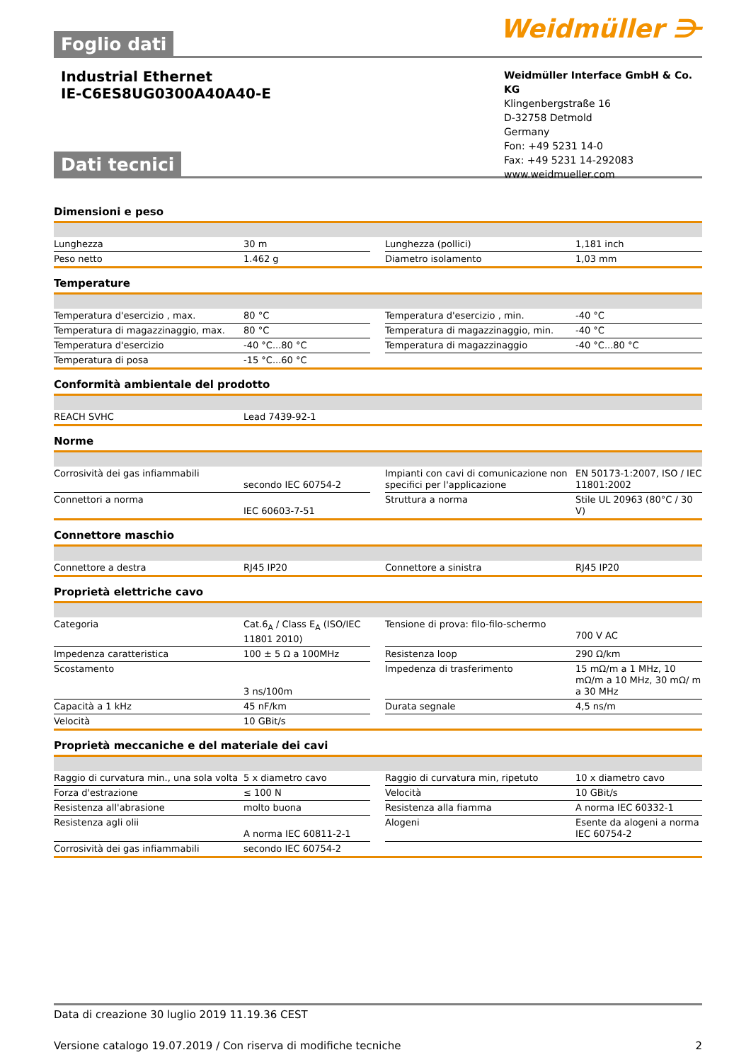Foglio dati Weidmüller ⋺
Industrial Ethernet
IE-C6ES8UG0300A40A40-E
Weidmüller Interface GmbH & Co. KG
Klingenbergstraße 16
D-32758 Detmold
Germany
Fon: +49 5231 14-0
Fax: +49 5231 14-292083
www.weidmueller.com
Dati tecnici
Dimensioni e peso
| Lunghezza | 30 m | | Lunghezza (pollici) | 1,181 inch |
| Peso netto | 1.462 g | | Diametro isolamento | 1,03 mm |
Temperature
| Temperatura d'esercizio , max. | 80 °C | | Temperatura d'esercizio , min. | -40 °C |
| Temperatura di magazzinaggio, max. | 80 °C | | Temperatura di magazzinaggio, min. | -40 °C |
| Temperatura d'esercizio | -40 °C...80 °C | | Temperatura di magazzinaggio | -40 °C...80 °C |
| Temperatura di posa | -15 °C...60 °C | | | |
Conformità ambientale del prodotto
| REACH SVHC | Lead 7439-92-1 |
Norme
| Corrosività dei gas infiammabili | secondo IEC 60754-2 | | Impianti con cavi di comunicazione non specifici per l'applicazione | EN 50173-1:2007, ISO / IEC 11801:2002 |
| Connettori a norma | IEC 60603-7-51 | | Struttura a norma | Stile UL 20963 (80°C / 30 V) |
Connettore maschio
| Connettore a destra | RJ45 IP20 | | Connettore a sinistra | RJ45 IP20 |
Proprietà elettriche cavo
| Categoria | Cat.6<sub>A</sub> / Class E<sub>A</sub> (ISO/IEC 11801 2010) | | Tensione di prova: filo-filo-schermo | 700 V AC |
| Impedenza caratteristica | 100 ± 5 Ω a 100MHz | | Resistenza loop | 290 Ω/km |
| Scostamento | 3 ns/100m | | Impedenza di trasferimento | 15 mΩ/m a 1 MHz, 10 mΩ/m a 10 MHz, 30 mΩ/ m a 30 MHz |
| Capacità a 1 kHz | 45 nF/km | | Durata segnale | 4,5 ns/m |
| Velocità | 10 GBit/s | | | |
Proprietà meccaniche e del materiale dei cavi
| Raggio di curvatura min., una sola volta | 5 x diametro cavo | | Raggio di curvatura min, ripetuto | 10 x diametro cavo |
| Forza d'estrazione | ≤ 100 N | | Velocità | 10 GBit/s |
| Resistenza all'abrasione | molto buona | | Resistenza alla fiamma | A norma IEC 60332-1 |
| Resistenza agli olii | A norma IEC 60811-2-1 | | Alogeni | Esente da alogeni a norma IEC 60754-2 |
| Corrosività dei gas infiammabili | secondo IEC 60754-2 | | | |
Data di creazione 30 luglio 2019 11.19.36 CEST
Versione catalogo 19.07.2019 / Con riserva di modifiche tecniche 2